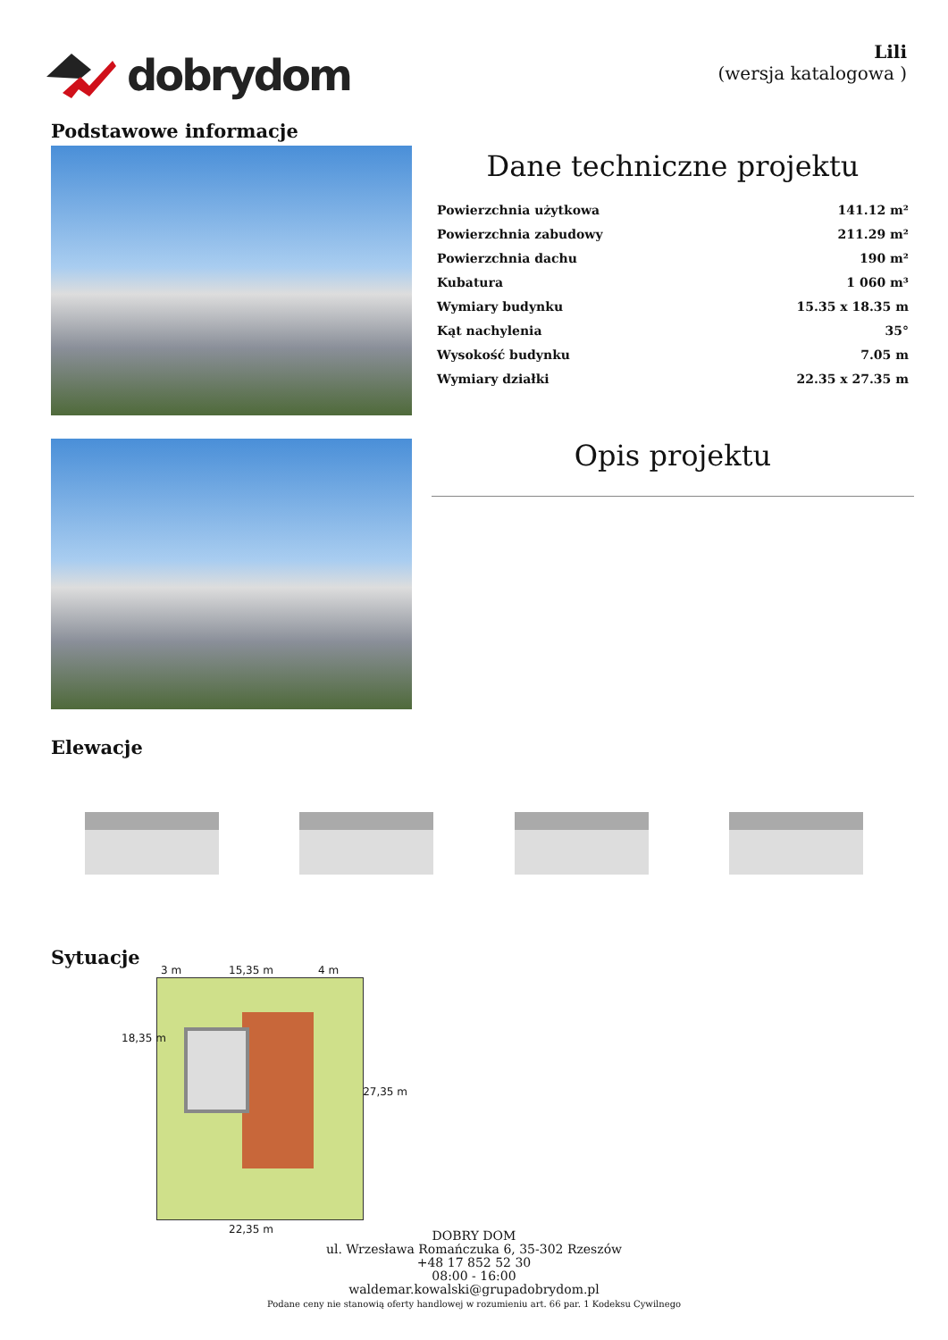dobrydom
Lili
(wersja katalogowa )
Podstawowe informacje
Dane techniczne projektu
| Powierzchnia użytkowa | 141.12 m² |
| Powierzchnia zabudowy | 211.29 m² |
| Powierzchnia dachu | 190 m² |
| Kubatura | 1 060 m³ |
| Wymiary budynku | 15.35 x 18.35 m |
| Kąt nachylenia | 35° |
| Wysokość budynku | 7.05 m |
| Wymiary działki | 22.35 x 27.35 m |
Opis projektu
Elewacje
Sytuacje
3 m 15,35 m 4 m
18,35 m
27,35 m
22,35 m
DOBRY DOM
ul. Wrzesława Romańczuka 6, 35-302 Rzeszów
+48 17 852 52 30
08:00 - 16:00
waldemar.kowalski@grupadobrydom.pl
Podane ceny nie stanowią oferty handlowej w rozumieniu art. 66 par. 1 Kodeksu Cywilnego